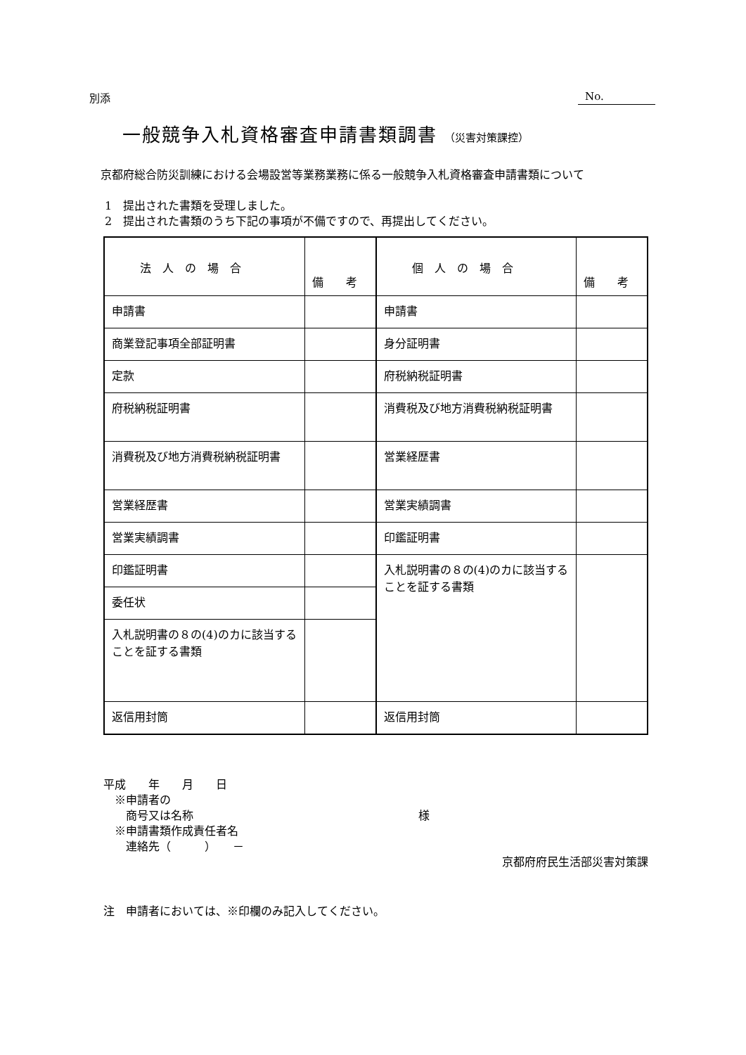別添 No.
一般競争入札資格審査申請書類調書 （災害対策課控）
　京都府総合防災訓練における会場設営等業務業務に係る一般競争入札資格審査申請書類について
1　提出された書類を受理しました。
2　提出された書類のうち下記の事項が不備ですので、再提出してください。
| 法 人 の 場 合 | 備 考 | 個 人 の 場 合 | 備 考 |
| 申請書 | | 申請書 | |
| 商業登記事項全部証明書 | | 身分証明書 | |
| 定款 | | 府税納税証明書 | |
| 府税納税証明書 | | 消費税及び地方消費税納税証明書 | |
| 消費税及び地方消費税納税証明書 | | 営業経歴書 | |
| 営業経歴書 | | 営業実績調書 | |
| 営業実績調書 | | 印鑑証明書 | |
| 印鑑証明書 | | 入札説明書の８の(4)のカに該当することを証する書類 | |
| 委任状 | | | |
| 入札説明書の８の(4)のカに該当することを証する書類 | | | |
| 返信用封筒 | | 返信用封筒 | |
平成　　年　　月　　日
　※申請者の
　　商号又は名称　　　　　　　　　　　　　　　　　　　　様
　※申請書類作成責任者名
　　連絡先（　　　）　　－
京都府府民生活部災害対策課
注　申請者においては、※印欄のみ記入してください。